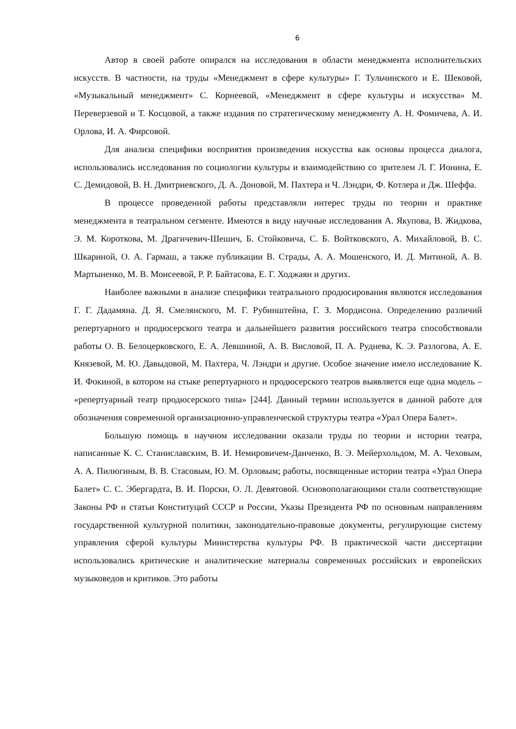6
Автор в своей работе опирался на исследования в области менеджмента исполнительских искусств. В частности, на труды «Менеджмент в сфере культуры» Г. Тульчинского и Е. Шековой, «Музыкальный менеджмент» С. Корнеевой, «Менеджмент в сфере культуры и искусства» М. Переверзевой и Т. Косцовой, а также издания по стратегическому менеджменту А. Н. Фомичева, А. И. Орлова, И. А. Фирсовой.
Для анализа специфики восприятия произведения искусства как основы процесса диалога, использовались исследования по социологии культуры и взаимодействию со зрителем Л. Г. Ионина, Е. С. Демидовой, В. Н. Дмитриевского, Д. А. Доновой, М. Пахтера и Ч. Лэндри, Ф. Котлера и Дж. Шеффа.
В процессе проведенной работы представляли интерес труды по теории и практике менеджмента в театральном сегменте. Имеются в виду научные исследования А. Якупова, В. Жидкова, Э. М. Короткова, М. Драгичевич-Шешич, Б. Стойковича, С. Б. Войтковского, А. Михайловой, В. С. Шкариной, О. А. Гармаш, а также публикации В. Страды, А. А. Мошенского, И. Д. Митиной, А. В. Мартыненко, М. В. Моисеевой, Р. Р. Байтасова, Е. Г. Ходжаян и других.
Наиболее важными в анализе специфики театрального продюсирования являются исследования Г. Г. Дадамяна. Д. Я. Смелянского, М. Г. Рубинштейна, Г. З. Мордисона. Определению различий репертуарного и продюсерского театра и дальнейшего развития российского театра способствовали работы О. В. Белоцерковского, Е. А. Левшиной, А. В. Висловой, П. А. Руднева, К. Э. Разлогова, А. Е. Князевой, М. Ю. Давыдовой, М. Пахтера, Ч. Лэндри и другие. Особое значение имело исследование К. И. Фокиной, в котором на стыке репертуарного и продюсерского театров выявляется еще одна модель – «репертуарный театр продюсерского типа» [244]. Данный термин используется в данной работе для обозначения современной организационно-управленческой структуры театра «Урал Опера Балет».
Большую помощь в научном исследовании оказали труды по теории и истории театра, написанные К. С. Станиславским, В. И. Немировичем-Данченко, В. Э. Мейерхольдом, М. А. Чеховым, А. А. Пилюгиным, В. В. Стасовым, Ю. М. Орловым; работы, посвященные истории театра «Урал Опера Балет» С. С. Эбергардта, В. И. Порски, О. Л. Девятовой. Основополагающими стали соответствующие Законы РФ и статьи Конституций СССР и России, Указы Президента РФ по основным направлениям государственной культурной политики, законодательно-правовые документы, регулирующие систему управления сферой культуры Министерства культуры РФ. В практической части диссертации использовались критические и аналитические материалы современных российских и европейских музыковедов и критиков. Это работы